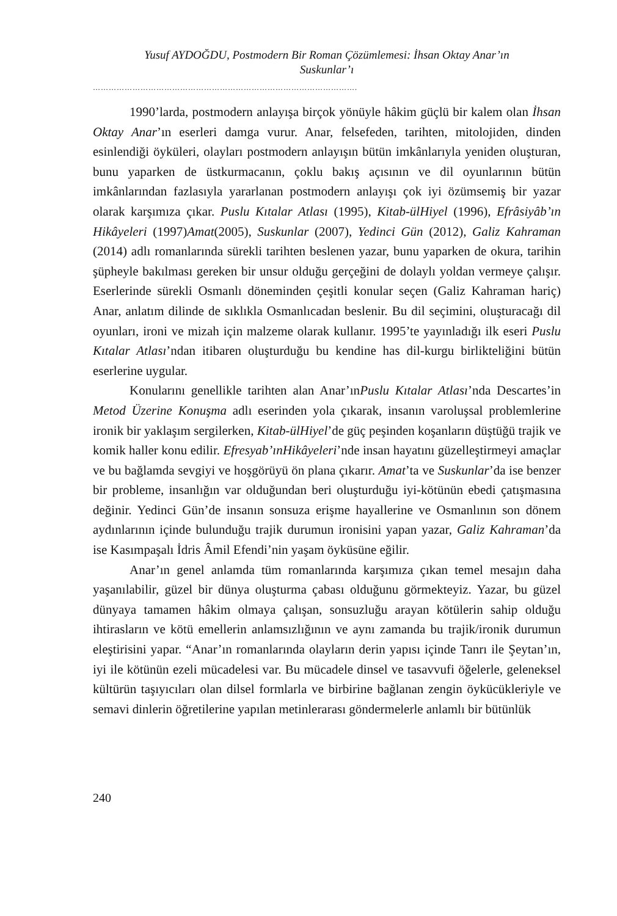Yusuf AYDOĞDU, Postmodern Bir Roman Çözümlemesi: İhsan Oktay Anar’ın
Suskunlar’ı
……………………………………………………………………………………….
1990’larda, postmodern anlayışa birçok yönüyle hâkim güçlü bir kalem olan İhsan Oktay Anar’ın eserleri damga vurur. Anar, felsefeden, tarihten, mitolojiden, dinden esinlendiği öyküleri, olayları postmodern anlayışın bütün imkânlarıyla yeniden oluşturan, bunu yaparken de üstkurmacanın, çoklu bakış açısının ve dil oyunlarının bütün imkânlarından fazlasıyla yararlanan postmodern anlayışı çok iyi özümsemiş bir yazar olarak karşımıza çıkar. Puslu Kıtalar Atlası (1995), Kitab-ülHiyel (1996), Efrâsiyâb’ın Hikâyeleri (1997)Amat(2005), Suskunlar (2007), Yedinci Gün (2012), Galiz Kahraman (2014) adlı romanlarında sürekli tarihten beslenen yazar, bunu yaparken de okura, tarihin şüpheyle bakılması gereken bir unsur olduğu gerçeğini de dolaylı yoldan vermeye çalışır. Eserlerinde sürekli Osmanlı döneminden çeşitli konular seçen (Galiz Kahraman hariç) Anar, anlatım dilinde de sıklıkla Osmanlıcadan beslenir. Bu dil seçimini, oluşturacağı dil oyunları, ironi ve mizah için malzeme olarak kullanır. 1995’te yayınladığı ilk eseri Puslu Kıtalar Atlası’ndan itibaren oluşturduğu bu kendine has dil-kurgu birlikteliğini bütün eserlerine uygular.
Konularını genellikle tarihten alan Anar’ınPuslu Kıtalar Atlası’nda Descartes’in Metod Üzerine Konuşma adlı eserinden yola çıkarak, insanın varoluşsal problemlerine ironik bir yaklaşım sergilerken, Kitab-ülHiyel’de güç peşinden koşanların düştüğü trajik ve komik haller konu edilir. Efresyab’ınHikâyeleri’nde insan hayatını güzelleştirmeyi amaçlar ve bu bağlamda sevgiyi ve hoşgörüyü ön plana çıkarır. Amat’ta ve Suskunlar’da ise benzer bir probleme, insanlığın var olduğundan beri oluşturduğu iyi-kötünün ebedi çatışmasına değinir. Yedinci Gün’de insanın sonsuza erişme hayallerine ve Osmanlının son dönem aydınlarının içinde bulunduğu trajik durumun ironisini yapan yazar, Galiz Kahraman’da ise Kasımpaşalı İdris Âmil Efendi’nin yaşam öyküsüne eğilir.
Anar’ın genel anlamda tüm romanlarında karşımıza çıkan temel mesajın daha yaşanılabilir, güzel bir dünya oluşturma çabası olduğunu görmekteyiz. Yazar, bu güzel dünyaya tamamen hâkim olmaya çalışan, sonsuzluğu arayan kötülerin sahip olduğu ihtirasların ve kötü emellerin anlamsızlığının ve aynı zamanda bu trajik/ironik durumun eleştirisini yapar. “Anar’ın romanlarında olayların derin yapısı içinde Tanrı ile Şeytan’ın, iyi ile kötünün ezeli mücadelesi var. Bu mücadele dinsel ve tasavvufi öğelerle, geleneksel kültürün taşıyıcıları olan dilsel formlarla ve birbirine bağlanan zengin öykücükleriyle ve semavi dinlerin öğretilerine yapılan metinlerarası göndermelerle anlamlı bir bütünlük
240